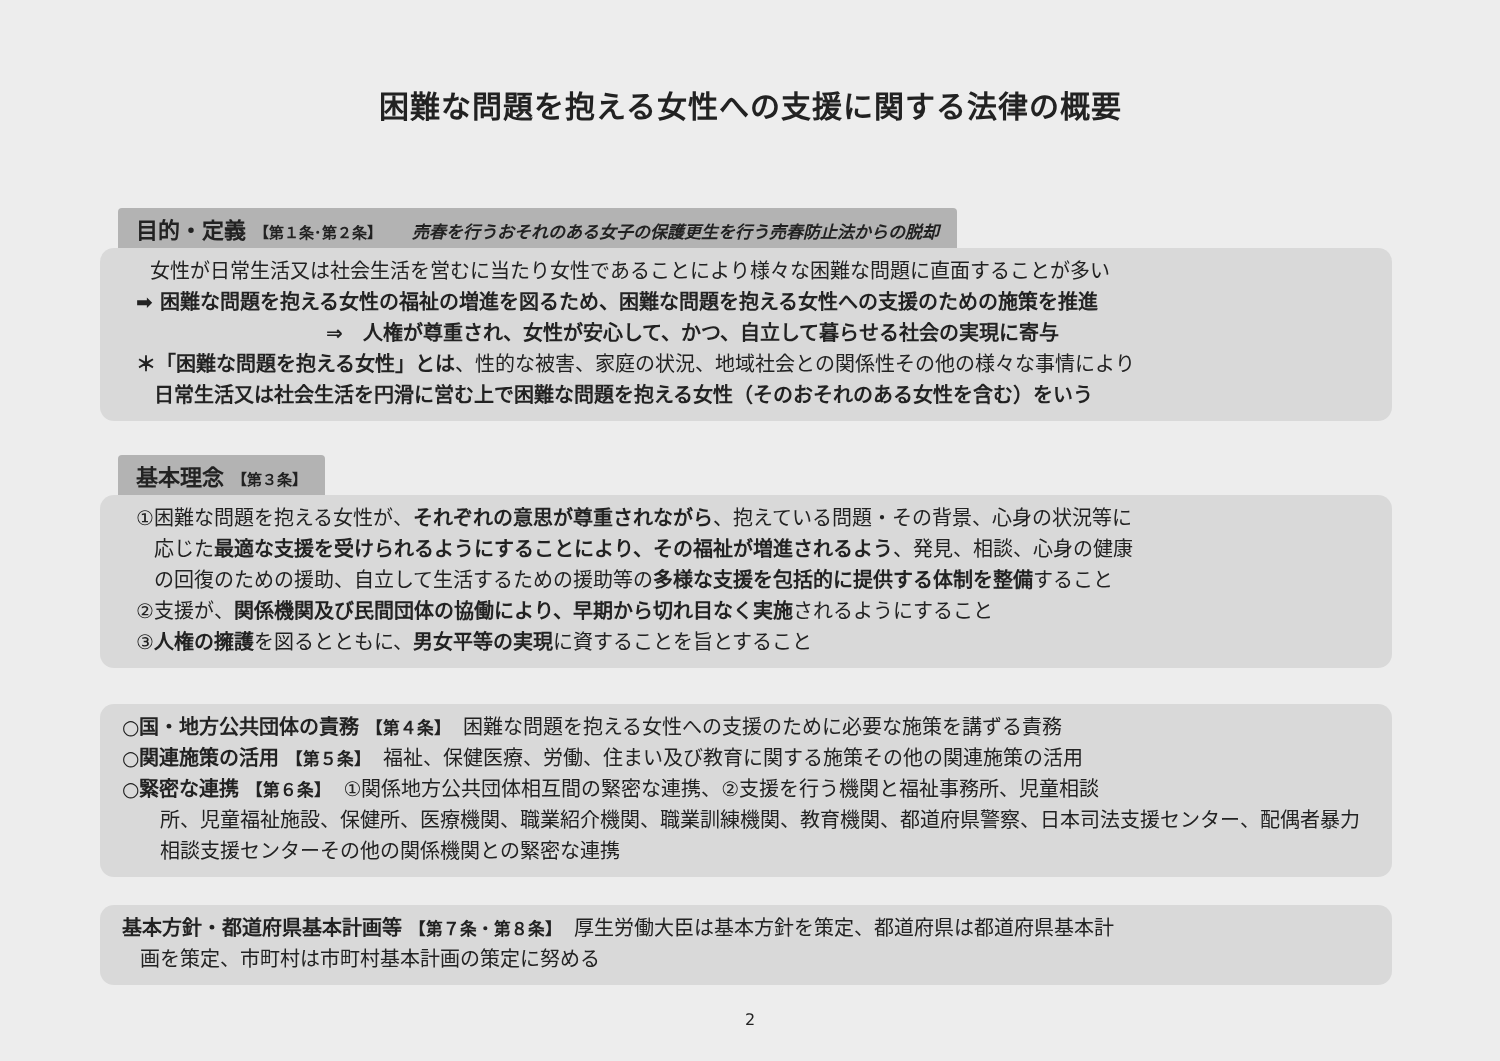困難な問題を抱える女性への支援に関する法律の概要
目的・定義 【第１条･第２条】 売春を行うおそれのある女子の保護更生を行う売春防止法からの脱却
女性が日常生活又は社会生活を営むに当たり女性であることにより様々な困難な問題に直面することが多い
➡ 困難な問題を抱える女性の福祉の増進を図るため、困難な問題を抱える女性への支援のための施策を推進
⇒　人権が尊重され、女性が安心して、かつ、自立して暮らせる社会の実現に寄与
＊「困難な問題を抱える女性」とは、性的な被害、家庭の状況、地域社会との関係性その他の様々な事情により
日常生活又は社会生活を円滑に営む上で困難な問題を抱える女性（そのおそれのある女性を含む）をいう
基本理念 【第３条】
①困難な問題を抱える女性が、それぞれの意思が尊重されながら、抱えている問題・その背景、心身の状況等に
応じた最適な支援を受けられるようにすることにより、その福祉が増進されるよう、発見、相談、心身の健康
の回復のための援助、自立して生活するための援助等の多様な支援を包括的に提供する体制を整備すること
②支援が、関係機関及び民間団体の協働により、早期から切れ目なく実施されるようにすること
③人権の擁護を図るとともに、男女平等の実現に資することを旨とすること
○国・地方公共団体の責務 【第４条】　困難な問題を抱える女性への支援のために必要な施策を講ずる責務
○関連施策の活用 【第５条】　福祉、保健医療、労働、住まい及び教育に関する施策その他の関連施策の活用
○緊密な連携 【第６条】　①関係地方公共団体相互間の緊密な連携、②支援を行う機関と福祉事務所、児童相談
所、児童福祉施設、保健所、医療機関、職業紹介機関、職業訓練機関、教育機関、都道府県警察、日本司法支援センター、配偶者暴力相談支援センターその他の関係機関との緊密な連携
基本方針・都道府県基本計画等 【第７条・第８条】　厚生労働大臣は基本方針を策定、都道府県は都道府県基本計
画を策定、市町村は市町村基本計画の策定に努める
2